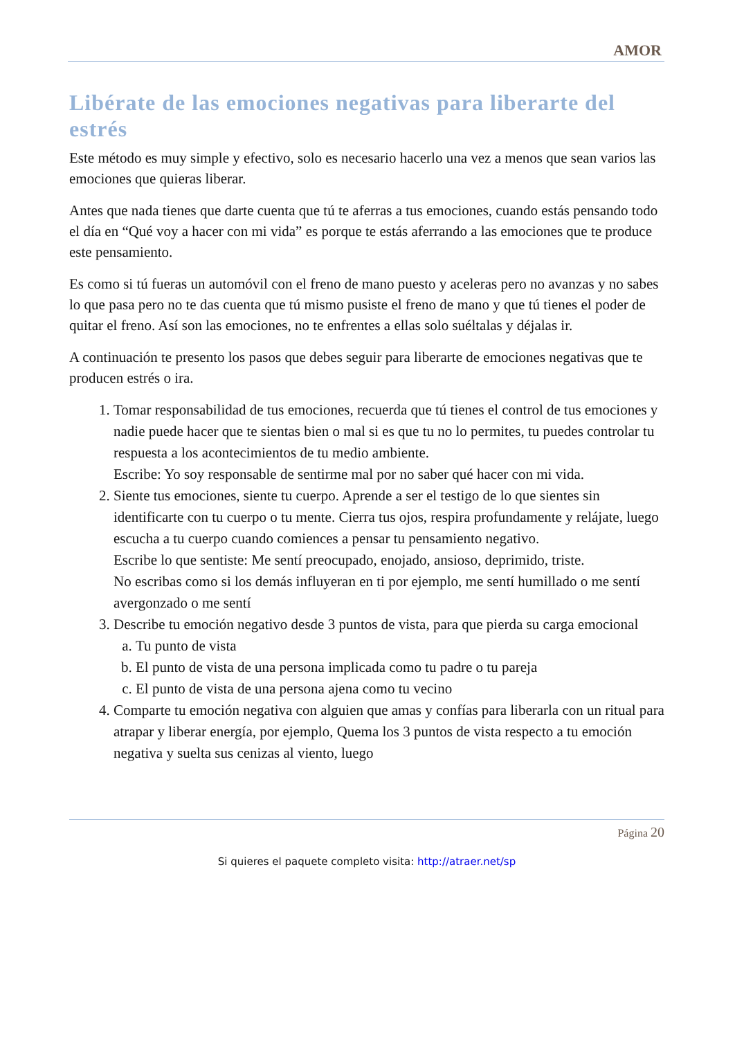AMOR
Libérate de las emociones negativas para liberarte del estrés
Este método es muy simple y efectivo, solo es necesario hacerlo una vez a menos que sean varios las emociones que quieras liberar.
Antes que nada tienes que darte cuenta que tú te aferras a tus emociones, cuando estás pensando todo el día en “Qué voy a hacer con mi vida” es porque te estás aferrando a las emociones que te produce este pensamiento.
Es como si tú fueras un automóvil con el freno de mano puesto y aceleras pero no avanzas y no sabes lo que pasa pero no te das cuenta que tú mismo pusiste el freno de mano y que tú tienes el poder de quitar el freno. Así son las emociones, no te enfrentes a ellas solo suéltalas y déjalas ir.
A continuación te presento los pasos que debes seguir para liberarte de emociones negativas que te producen estrés o ira.
1. Tomar responsabilidad de tus emociones, recuerda que tú tienes el control de tus emociones y nadie puede hacer que te sientas bien o mal si es que tu no lo permites, tu puedes controlar tu respuesta a los acontecimientos de tu medio ambiente.
Escribe: Yo soy responsable de sentirme mal por no saber qué hacer con mi vida.
2. Siente tus emociones, siente tu cuerpo. Aprende a ser el testigo de lo que sientes sin identificarte con tu cuerpo o tu mente. Cierra tus ojos, respira profundamente y relájate, luego escucha a tu cuerpo cuando comiences a pensar tu pensamiento negativo.
Escribe lo que sentiste: Me sentí preocupado, enojado, ansioso, deprimido, triste.
No escribas como si los demás influyeran en ti por ejemplo, me sentí humillado o me sentí avergonzado o me sentí
3. Describe tu emoción negativo desde 3 puntos de vista, para que pierda su carga emocional
a. Tu punto de vista
b. El punto de vista de una persona implicada como tu padre o tu pareja
c. El punto de vista de una persona ajena como tu vecino
4. Comparte tu emoción negativa con alguien que amas y confías para liberarla con un ritual para atrapar y liberar energía, por ejemplo, Quema los 3 puntos de vista respecto a tu emoción negativa y suelta sus cenizas al viento, luego
Página 20
Si quieres el paquete completo visita: http://atraer.net/sp